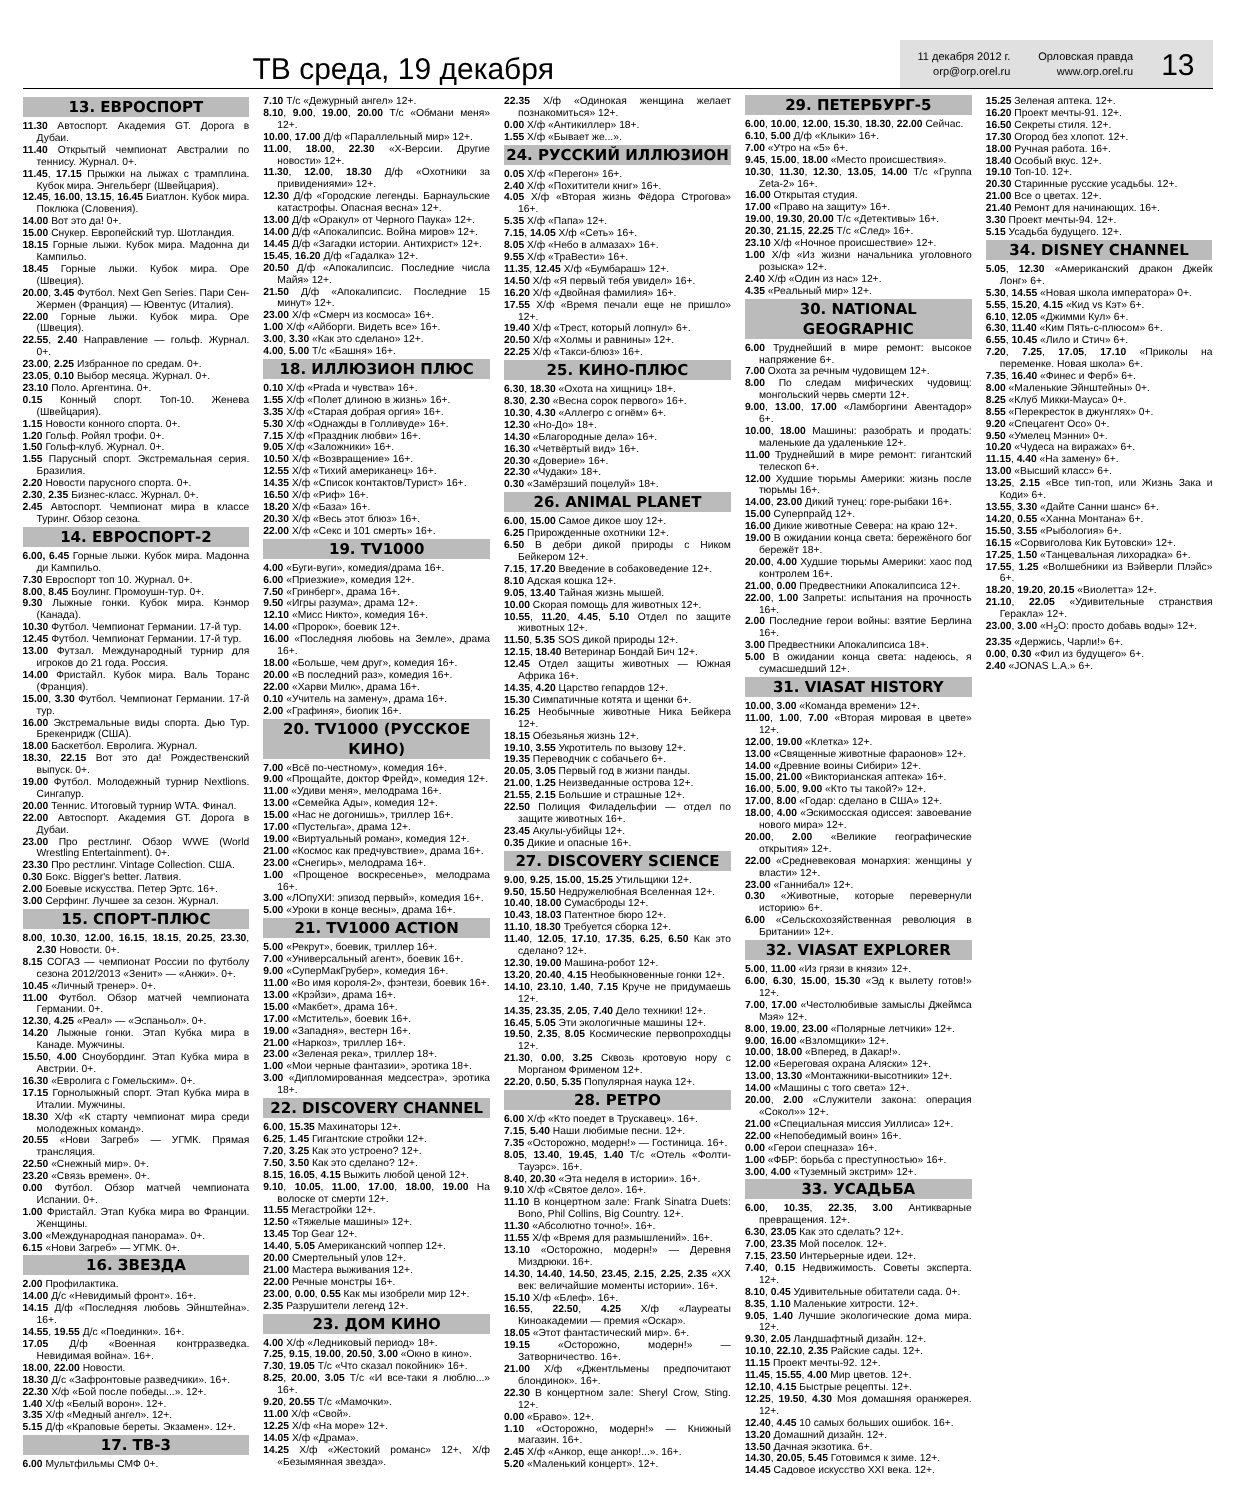ТВ среда, 19 декабря
11 декабря 2012 г.
orp@orp.orel.ru
Орловская правда
www.orp.orel.ru
13
13. ЕВРОСПОРТ
11.30 Автоспорт. Академия GT. Дорога в Дубаи.
11.40 Открытый чемпионат Австралии по теннису. Журнал. 0+.
11.45, 17.15 Прыжки на лыжах с трамплина. Кубок мира. Энгельберг (Швейцария).
12.45, 16.00, 13.15, 16.45 Биатлон. Кубок мира. Поклюка (Словения).
14.00 Вот это да! 0+.
15.00 Снукер. Европейский тур. Шотландия.
18.15 Горные лыжи. Кубок мира. Мадонна ди Кампильо.
18.45 Горные лыжи. Кубок мира. Оре (Швеция).
20.00, 3.45 Футбол. Next Gen Series. Пари Сен-Жермен (Франция) — Ювентус (Италия).
22.00 Горные лыжи. Кубок мира. Оре (Швеция).
22.55, 2.40 Направление — гольф. Журнал. 0+.
23.00, 2.25 Избранное по средам. 0+.
23.05, 0.10 Выбор месяца. Журнал. 0+.
23.10 Поло. Аргентина. 0+.
0.15 Конный спорт. Топ-10. Женева (Швейцария).
1.15 Новости конного спорта. 0+.
1.20 Гольф. Ройял трофи. 0+.
1.50 Гольф-клуб. Журнал. 0+.
1.55 Парусный спорт. Экстремальная серия. Бразилия.
2.20 Новости парусного спорта. 0+.
2.30, 2.35 Бизнес-класс. Журнал. 0+.
2.45 Автоспорт. Чемпионат мира в классе Туринг. Обзор сезона.
14. ЕВРОСПОРТ-2
6.00, 6.45 Горные лыжи. Кубок мира. Мадонна ди Кампильо.
7.30 Евроспорт топ 10. Журнал. 0+.
8.00, 8.45 Боулинг. Промоушн-тур. 0+.
9.30 Лыжные гонки. Кубок мира. Кэнмор (Канада).
10.30 Футбол. Чемпионат Германии. 17-й тур.
12.45 Футбол. Чемпионат Германии. 17-й тур.
13.00 Футзал. Международный турнир для игроков до 21 года. Россия.
14.00 Фристайл. Кубок мира. Валь Торанс (Франция).
15.00, 3.30 Футбол. Чемпионат Германии. 17-й тур.
16.00 Экстремальные виды спорта. Дью Тур. Брекенридж (США).
18.00 Баскетбол. Евролига. Журнал.
18.30, 22.15 Вот это да! Рождественский выпуск. 0+.
19.00 Футбол. Молодежный турнир Nextlions. Сингапур.
20.00 Теннис. Итоговый турнир WTA. Финал.
22.00 Автоспорт. Академия GT. Дорога в Дубаи.
23.00 Про рестлинг. Обзор WWE (World Wrestling Entertainment). 0+.
23.30 Про рестлинг. Vintage Collection. США.
0.30 Бокс. Bigger's better. Латвия.
2.00 Боевые искусства. Петер Эртс. 16+.
3.00 Серфинг. Лучшее за сезон. Журнал.
15. СПОРТ-ПЛЮС
8.00, 10.30, 12.00, 16.15, 18.15, 20.25, 23.30, 2.30 Новости. 0+.
8.15 СОГАЗ — чемпионат России по футболу сезона 2012/2013 «Зенит» — «Анжи». 0+.
10.45 «Личный тренер». 0+.
11.00 Футбол. Обзор матчей чемпионата Германии. 0+.
12.30, 4.25 «Реал» — «Эспаньол». 0+.
14.20 Лыжные гонки. Этап Кубка мира в Канаде. Мужчины.
15.50, 4.00 Сноубординг. Этап Кубка мира в Австрии. 0+.
16.30 «Евролига с Гомельским». 0+.
17.15 Горнолыжный спорт. Этап Кубка мира в Италии. Мужчины.
18.30 Х/ф «К старту чемпионат мира среди молодежных команд».
20.55 «Нови Загреб» — УГМК. Прямая трансляция.
22.50 «Снежный мир». 0+.
23.20 «Связь времен». 0+.
0.00 Футбол. Обзор матчей чемпионата Испании. 0+.
1.00 Фристайл. Этап Кубка мира во Франции. Женщины.
3.00 «Международная панорама». 0+.
6.15 «Нови Загреб» — УГМК. 0+.
16. ЗВЕЗДА
2.00 Профилактика.
14.00 Д/с «Невидимый фронт». 16+.
14.15 Д/ф «Последняя любовь Эйнштейна». 16+.
14.55, 19.55 Д/с «Поединки». 16+.
17.05 Д/ф «Военная контрразведка. Невидимая война». 16+.
18.00, 22.00 Новости.
18.30 Д/с «Зафронтовые разведчики». 16+.
22.30 Х/ф «Бой после победы...». 12+.
1.40 Х/ф «Белый ворон». 12+.
3.35 Х/ф «Медный ангел». 12+.
5.15 Д/ф «Краповые береты. Экзамен». 12+.
17. ТВ-3
6.00 Мультфильмы СМФ 0+.
7.10 Т/с «Дежурный ангел» 12+.
8.10, 9.00, 19.00, 20.00 Т/с «Обмани меня» 12+.
10.00, 17.00 Д/ф «Параллельный мир» 12+.
11.00, 18.00, 22.30 «Х-Версии. Другие новости» 12+.
11.30, 12.00, 18.30 Д/ф «Охотники за привидениями» 12+.
12.30 Д/ф «Городские легенды. Барнаульские катастрофы. Опасная весна» 12+.
13.00 Д/ф «Оракул» от Черного Паука» 12+.
14.00 Д/ф «Апокалипсис. Война миров» 12+.
14.45 Д/ф «Загадки истории. Антихрист» 12+.
15.45, 16.20 Д/ф «Гадалка» 12+.
20.50 Д/ф «Апокалипсис. Последние числа Майя» 12+.
21.50 Д/ф «Апокалипсис. Последние 15 минут» 12+.
23.00 Х/ф «Смерч из космоса» 16+.
1.00 Х/ф «Айборги. Видеть все» 16+.
3.00, 3.30 «Как это сделано» 12+.
4.00, 5.00 Т/с «Башня» 16+.
18. ИЛЛЮЗИОН ПЛЮС
0.10 Х/ф «Prada и чувства» 16+.
1.55 Х/ф «Полет длиною в жизнь» 16+.
3.35 Х/ф «Старая добрая оргия» 16+.
5.30 Х/ф «Однажды в Голливуде» 16+.
7.15 Х/ф «Праздник любви» 16+.
9.05 Х/ф «Заложники» 16+.
10.50 Х/ф «Возвращение» 16+.
12.55 Х/ф «Тихий американец» 16+.
14.35 Х/ф «Список контактов/Турист» 16+.
16.50 Х/ф «Риф» 16+.
18.20 Х/ф «База» 16+.
20.30 Х/ф «Весь этот блюз» 16+.
22.00 Х/ф «Секс и 101 смерть» 16+.
19. TV1000
4.00 «Буги-вуги», комедия/драма 16+.
6.00 «Приезжие», комедия 12+.
7.50 «Гринберг», драма 16+.
9.50 «Игры разума», драма 12+.
12.10 «Мисс Никто», комедия 16+.
14.00 «Пророк», боевик 12+.
16.00 «Последняя любовь на Земле», драма 16+.
18.00 «Больше, чем друг», комедия 16+.
20.00 «В последний раз», комедия 16+.
22.00 «Харви Милк», драма 16+.
0.10 «Учитель на замену», драма 16+.
2.00 «Графиня», биопик 16+.
20. TV1000 (РУССКОЕ КИНО)
7.00 «Всё по-честному», комедия 16+.
9.00 «Прощайте, доктор Фрейд», комедия 12+.
11.00 «Удиви меня», мелодрама 16+.
13.00 «Семейка Ады», комедия 12+.
15.00 «Нас не догонишь», триллер 16+.
17.00 «Пустельга», драма 12+.
19.00 «Виртуальный роман», комедия 12+.
21.00 «Космос как предчувствие», драма 16+.
23.00 «Снегирь», мелодрама 16+.
1.00 «Прощеное воскресенье», мелодрама 16+.
3.00 «ЛОпуХИ: эпизод первый», комедия 16+.
5.00 «Уроки в конце весны», драма 16+.
21. TV1000 ACTION
5.00 «Рекрут», боевик, триллер 16+.
7.00 «Универсальный агент», боевик 16+.
9.00 «СуперМакГрубер», комедия 16+.
11.00 «Во имя короля-2», фэнтези, боевик 16+.
13.00 «Крэйзи», драма 16+.
15.00 «Макбет», драма 16+.
17.00 «Мститель», боевик 16+.
19.00 «Западня», вестерн 16+.
21.00 «Наркоз», триллер 16+.
23.00 «Зеленая река», триллер 18+.
1.00 «Мои черные фантазии», эротика 18+.
3.00 «Дипломированная медсестра», эротика 18+.
22. DISCOVERY CHANNEL
6.00, 15.35 Махинаторы 12+.
6.25, 1.45 Гигантские стройки 12+.
7.20, 3.25 Как это устроено? 12+.
7.50, 3.50 Как это сделано? 12+.
8.15, 16.05, 4.15 Выжить любой ценой 12+.
9.10, 10.05, 11.00, 17.00, 18.00, 19.00 На волоске от смерти 12+.
11.55 Мегастройки 12+.
12.50 «Тяжелые машины» 12+.
13.45 Top Gear 12+.
14.40, 5.05 Американский чоппер 12+.
20.00 Смертельный улов 12+.
21.00 Мастера выживания 12+.
22.00 Речные монстры 16+.
23.00, 0.00, 0.55 Как мы изобрели мир 12+.
2.35 Разрушители легенд 12+.
23. ДОМ КИНО
4.00 Х/ф «Ледниковый период» 18+.
7.25, 9.15, 19.00, 20.50, 3.00 «Окно в кино».
7.30, 19.05 Т/с «Что сказал покойник» 16+.
8.25, 20.00, 3.05 Т/с «И все-таки я люблю...» 16+.
9.20, 20.55 Т/с «Мамочки».
11.00 Х/ф «Свой».
12.25 Х/ф «На море» 12+.
14.05 Х/ф «Драма».
14.25 Х/ф «Жестокий романс» 12+, Х/ф «Безымянная звезда».
22.35 Х/ф «Одинокая женщина желает познакомиться» 12+.
0.00 Х/ф «Антикиллер» 18+.
1.55 Х/ф «Бывает же...».
24. РУССКИЙ ИЛЛЮЗИОН
0.05 Х/ф «Перегон» 16+.
2.40 Х/ф «Похитители книг» 16+.
4.05 Х/ф «Вторая жизнь Фёдора Строгова» 16+.
5.35 Х/ф «Папа» 12+.
7.15, 14.05 Х/ф «Сеть» 16+.
8.05 Х/ф «Небо в алмазах» 16+.
9.55 Х/ф «ТраВести» 16+.
11.35, 12.45 Х/ф «Бумбараш» 12+.
14.50 Х/ф «Я первый тебя увидел» 16+.
16.20 Х/ф «Двойная фамилия» 16+.
17.55 Х/ф «Время печали еще не пришло» 12+.
19.40 Х/ф «Трест, который лопнул» 6+.
20.50 Х/ф «Холмы и равнины» 12+.
22.25 Х/ф «Такси-блюз» 16+.
25. КИНО-ПЛЮС
6.30, 18.30 «Охота на хищниц» 18+.
8.30, 2.30 «Весна сорок первого» 16+.
10.30, 4.30 «Аллегро с огнём» 6+.
12.30 «Но-До» 18+.
14.30 «Благородные дела» 16+.
16.30 «Четвёртый вид» 16+.
20.30 «Доверие» 16+.
22.30 «Чудаки» 18+.
0.30 «Замёрзший поцелуй» 18+.
26. ANIMAL PLANET
6.00, 15.00 Самое дикое шоу 12+.
6.25 Прирожденные охотники 12+.
6.50 В дебри дикой природы с Ником Бейкером 12+.
7.15, 17.20 Введение в собаковедение 12+.
8.10 Адская кошка 12+.
9.05, 13.40 Тайная жизнь мышей.
10.00 Скорая помощь для животных 12+.
10.55, 11.20, 4.45, 5.10 Отдел по защите животных 12+.
11.50, 5.35 SOS дикой природы 12+.
12.15, 18.40 Ветеринар Бондай Бич 12+.
12.45 Отдел защиты животных — Южная Африка 16+.
14.35, 4.20 Царство гепардов 12+.
15.30 Симпатичные котята и щенки 6+.
16.25 Необычные животные Ника Бейкера 12+.
18.15 Обезьянья жизнь 12+.
19.10, 3.55 Укротитель по вызову 12+.
19.35 Переводчик с собачьего 6+.
20.05, 3.05 Первый год в жизни панды.
21.00, 1.25 Неизведанные острова 12+.
21.55, 2.15 Большие и страшные 12+.
22.50 Полиция Филадельфии — отдел по защите животных 16+.
23.45 Акулы-убийцы 12+.
0.35 Дикие и опасные 16+.
27. DISCOVERY SCIENCE
9.00, 9.25, 15.00, 15.25 Утильщики 12+.
9.50, 15.50 Недружелюбная Вселенная 12+.
10.40, 18.00 Сумасброды 12+.
10.43, 18.03 Патентное бюро 12+.
11.10, 18.30 Требуется сборка 12+.
11.40, 12.05, 17.10, 17.35, 6.25, 6.50 Как это сделано? 12+.
12.30, 19.00 Машина-робот 12+.
13.20, 20.40, 4.15 Необыкновенные гонки 12+.
14.10, 23.10, 1.40, 7.15 Круче не придумаешь 12+.
14.35, 23.35, 2.05, 7.40 Дело техники! 12+.
16.45, 5.05 Эти экологичные машины 12+.
19.50, 2.35, 8.05 Космические первопроходцы 12+.
21.30, 0.00, 3.25 Сквозь кротовую нору с Морганом Фрименом 12+.
22.20, 0.50, 5.35 Популярная наука 12+.
28. РЕТРО
6.00 Х/ф «Кто поедет в Трускавец». 16+.
7.15, 5.40 Наши любимые песни. 12+.
7.35 «Осторожно, модерн!» — Гостиница. 16+.
8.05, 13.40, 19.45, 1.40 Т/с «Отель «Фолти-Тауэрс». 16+.
8.40, 20.30 «Эта неделя в истории». 16+.
9.10 Х/ф «Святое дело». 16+.
11.10 В концертном зале: Frank Sinatra Duets: Bono, Phil Collins, Big Country. 12+.
11.30 «Абсолютно точно!». 16+.
11.55 Х/ф «Время для размышлений». 16+.
13.10 «Осторожно, модерн!» — Деревня Миздрюки. 16+.
14.30, 14.40, 14.50, 23.45, 2.15, 2.25, 2.35 «XX век: величайшие моменты истории». 16+.
15.10 Х/ф «Блеф». 16+.
16.55, 22.50, 4.25 Х/ф «Лауреаты Киноакадемии — премия «Оскар».
18.05 «Этот фантастический мир». 6+.
19.15 «Осторожно, модерн!» — Затворничество. 16+.
21.00 Х/ф «Джентльмены предпочитают блондинок». 16+.
22.30 В концертном зале: Sheryl Crow, Sting. 12+.
0.00 «Браво». 12+.
1.10 «Осторожно, модерн!» — Книжный магазин. 16+.
2.45 Х/ф «Анкор, еще анкор!...». 16+.
5.20 «Маленький концерт». 12+.
29. ПЕТЕРБУРГ-5
6.00, 10.00, 12.00, 15.30, 18.30, 22.00 Сейчас.
6.10, 5.00 Д/ф «Клыки» 16+.
7.00 «Утро на «5» 6+.
9.45, 15.00, 18.00 «Место происшествия».
10.30, 11.30, 12.30, 13.05, 14.00 Т/с «Группа Zeta-2» 16+.
16.00 Открытая студия.
17.00 «Право на защиту» 16+.
19.00, 19.30, 20.00 Т/с «Детективы» 16+.
20.30, 21.15, 22.25 Т/с «След» 16+.
23.10 Х/ф «Ночное происшествие» 12+.
1.00 Х/ф «Из жизни начальника уголовного розыска» 12+.
2.40 Х/ф «Один из нас» 12+.
4.35 «Реальный мир» 12+.
30. NATIONAL GEOGRAPHIC
6.00 Труднейший в мире ремонт: высокое напряжение 6+.
7.00 Охота за речным чудовищем 12+.
8.00 По следам мифических чудовищ: монгольский червь смерти 12+.
9.00, 13.00, 17.00 «Ламборгини Авентадор» 6+.
10.00, 18.00 Машины: разобрать и продать: маленькие да удаленькие 12+.
11.00 Труднейший в мире ремонт: гигантский телескоп 6+.
12.00 Худшие тюрьмы Америки: жизнь после тюрьмы 16+.
14.00, 23.00 Дикий тунец: горе-рыбаки 16+.
15.00 Суперпрайд 12+.
16.00 Дикие животные Севера: на краю 12+.
19.00 В ожидании конца света: бережёного бог бережёт 18+.
20.00, 4.00 Худшие тюрьмы Америки: хаос под контролем 16+.
21.00, 0.00 Предвестники Апокалипсиса 12+.
22.00, 1.00 Запреты: испытания на прочность 16+.
2.00 Последние герои войны: взятие Берлина 16+.
3.00 Предвестники Апокалипсиса 18+.
5.00 В ожидании конца света: надеюсь, я сумасшедший 12+.
31. VIASAT HISTORY
10.00, 3.00 «Команда времени» 12+.
11.00, 1.00, 7.00 «Вторая мировая в цвете» 12+.
12.00, 19.00 «Клетка» 12+.
13.00 «Священные животные фараонов» 12+.
14.00 «Древние воины Сибири» 12+.
15.00, 21.00 «Викторианская аптека» 16+.
16.00, 5.00, 9.00 «Кто ты такой?» 12+.
17.00, 8.00 «Годар: сделано в США» 12+.
18.00, 4.00 «Эскимосская одиссея: завоевание нового мира» 12+.
20.00, 2.00 «Великие географические открытия» 12+.
22.00 «Средневековая монархия: женщины у власти» 12+.
23.00 «Ганнибал» 12+.
0.30 «Животные, которые перевернули историю» 6+.
6.00 «Сельскохозяйственная революция в Британии» 12+.
32. VIASAT EXPLORER
5.00, 11.00 «Из грязи в князи» 12+.
6.00, 6.30, 15.00, 15.30 «Эд к вылету готов!» 12+.
7.00, 17.00 «Честолюбивые замыслы Джеймса Мэя» 12+.
8.00, 19.00, 23.00 «Полярные летчики» 12+.
9.00, 16.00 «Взломщики» 12+.
10.00, 18.00 «Вперед, в Дакар!».
12.00 «Береговая охрана Аляски» 12+.
13.00, 13.30 «Монтажники-высотники» 12+.
14.00 «Машины с того света» 12+.
20.00, 2.00 «Служители закона: операция «Сокол»» 12+.
21.00 «Специальная миссия Уиллиса» 12+.
22.00 «Непобедимый воин» 16+.
0.00 «Герои спецназа» 16+.
1.00 «ФБР: борьба с преступностью» 16+.
3.00, 4.00 «Туземный экстрим» 12+.
33. УСАДЬБА
6.00, 10.35, 22.35, 3.00 Антикварные превращения. 12+.
6.30, 23.05 Как это сделать? 12+.
7.00, 23.35 Мой поселок. 12+.
7.15, 23.50 Интерьерные идеи. 12+.
7.40, 0.15 Недвижимость. Советы эксперта. 12+.
8.10, 0.45 Удивительные обитатели сада. 0+.
8.35, 1.10 Маленькие хитрости. 12+.
9.05, 1.40 Лучшие экологические дома мира. 12+.
9.30, 2.05 Ландшафтный дизайн. 12+.
10.10, 22.10, 2.35 Райские сады. 12+.
11.15 Проект мечты-92. 12+.
11.45, 15.55, 4.00 Мир цветов. 12+.
12.10, 4.15 Быстрые рецепты. 12+.
12.25, 19.50, 4.30 Моя домашняя оранжерея. 12+.
12.40, 4.45 10 самых больших ошибок. 16+.
13.20 Домашний дизайн. 12+.
13.50 Дачная экзотика. 6+.
14.30, 20.05, 5.45 Готовимся к зиме. 12+.
14.45 Садовое искусство XXI века. 12+.
15.25 Зеленая аптека. 12+.
16.20 Проект мечты-91. 12+.
16.50 Секреты стиля. 12+.
17.30 Огород без хлопот. 12+.
18.00 Ручная работа. 16+.
18.40 Особый вкус. 12+.
19.10 Топ-10. 12+.
20.30 Старинные русские усадьбы. 12+.
21.00 Все о цветах. 12+.
21.40 Ремонт для начинающих. 16+.
3.30 Проект мечты-94. 12+.
5.15 Усадьба будущего. 12+.
34. DISNEY CHANNEL
5.05, 12.30 «Американский дракон Джейк Лонг» 6+.
5.30, 14.55 «Новая школа императора» 0+.
5.55, 15.20, 4.15 «Кид vs Кэт» 6+.
6.10, 12.05 «Джимми Кул» 6+.
6.30, 11.40 «Ким Пять-с-плюсом» 6+.
6.55, 10.45 «Лило и Стич» 6+.
7.20, 7.25, 17.05, 17.10 «Приколы на переменке. Новая школа» 6+.
7.35, 16.40 «Финес и Ферб» 6+.
8.00 «Маленькие Эйнштейны» 0+.
8.25 «Клуб Микки-Мауса» 0+.
8.55 «Перекресток в джунглях» 0+.
9.20 «Спецагент Осо» 0+.
9.50 «Умелец Мэнни» 0+.
10.20 «Чудеса на виражах» 6+.
11.15, 4.40 «На замену» 6+.
13.00 «Высший класс» 6+.
13.25, 2.15 «Все тип-топ, или Жизнь Зака и Коди» 6+.
13.55, 3.30 «Дайте Санни шанс» 6+.
14.20, 0.55 «Ханна Монтана» 6+.
15.50, 3.55 «Рыбология» 6+.
16.15 «Сорвиголова Кик Бутовски» 12+.
17.25, 1.50 «Танцевальная лихорадка» 6+.
17.55, 1.25 «Волшебники из Вэйверли Плэйс» 6+.
18.20, 19.20, 20.15 «Виолетта» 12+.
21.10, 22.05 «Удивительные странствия Геракла» 12+.
23.00, 3.00 «H<sub>2</sub>O: просто добавь воды» 12+.
23.35 «Держись, Чарли!» 6+.
0.00, 0.30 «Фил из будущего» 6+.
2.40 «JONAS L.A.» 6+.